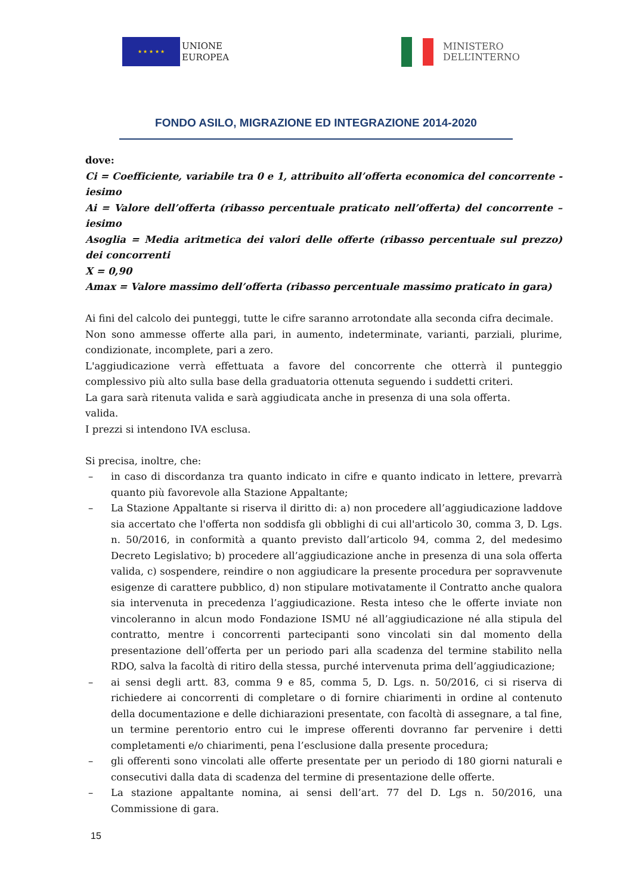★ ★ ★ ★ ★
UNIONE
EUROPEA
MINISTERO
DELL’INTERNO
FONDO ASILO, MIGRAZIONE ED INTEGRAZIONE 2014-2020
dove:
Ci = Coefficiente, variabile tra 0 e 1, attribuito all’offerta economica del concorrente -iesimo
Ai = Valore dell’offerta (ribasso percentuale praticato nell’offerta) del concorrente –iesimo
Asoglia = Media aritmetica dei valori delle offerte (ribasso percentuale sul prezzo) dei concorrenti
X = 0,90
Amax = Valore massimo dell’offerta (ribasso percentuale massimo praticato in gara)
Ai fini del calcolo dei punteggi, tutte le cifre saranno arrotondate alla seconda cifra decimale.
Non sono ammesse offerte alla pari, in aumento, indeterminate, varianti, parziali, plurime, condizionate, incomplete, pari a zero.
L'aggiudicazione verrà effettuata a favore del concorrente che otterrà il punteggio complessivo più alto sulla base della graduatoria ottenuta seguendo i suddetti criteri.
La gara sarà ritenuta valida e sarà aggiudicata anche in presenza di una sola offerta.
valida.
I prezzi si intendono IVA esclusa.
Si precisa, inoltre, che:
– in caso di discordanza tra quanto indicato in cifre e quanto indicato in lettere, prevarrà quanto più favorevole alla Stazione Appaltante;
– La Stazione Appaltante si riserva il diritto di: a) non procedere all’aggiudicazione laddove sia accertato che l'offerta non soddisfa gli obblighi di cui all'articolo 30, comma 3, D. Lgs. n. 50/2016, in conformità a quanto previsto dall’articolo 94, comma 2, del medesimo Decreto Legislativo; b) procedere all’aggiudicazione anche in presenza di una sola offerta valida, c) sospendere, reindire o non aggiudicare la presente procedura per sopravvenute esigenze di carattere pubblico, d) non stipulare motivatamente il Contratto anche qualora sia intervenuta in precedenza l’aggiudicazione. Resta inteso che le offerte inviate non vincoleranno in alcun modo Fondazione ISMU né all’aggiudicazione né alla stipula del contratto, mentre i concorrenti partecipanti sono vincolati sin dal momento della presentazione dell’offerta per un periodo pari alla scadenza del termine stabilito nella RDO, salva la facoltà di ritiro della stessa, purché intervenuta prima dell’aggiudicazione;
– ai sensi degli artt. 83, comma 9 e 85, comma 5, D. Lgs. n. 50/2016, ci si riserva di richiedere ai concorrenti di completare o di fornire chiarimenti in ordine al contenuto della documentazione e delle dichiarazioni presentate, con facoltà di assegnare, a tal fine, un termine perentorio entro cui le imprese offerenti dovranno far pervenire i detti completamenti e/o chiarimenti, pena l’esclusione dalla presente procedura;
– gli offerenti sono vincolati alle offerte presentate per un periodo di 180 giorni naturali e consecutivi dalla data di scadenza del termine di presentazione delle offerte.
– La stazione appaltante nomina, ai sensi dell’art. 77 del D. Lgs n. 50/2016, una Commissione di gara.
15